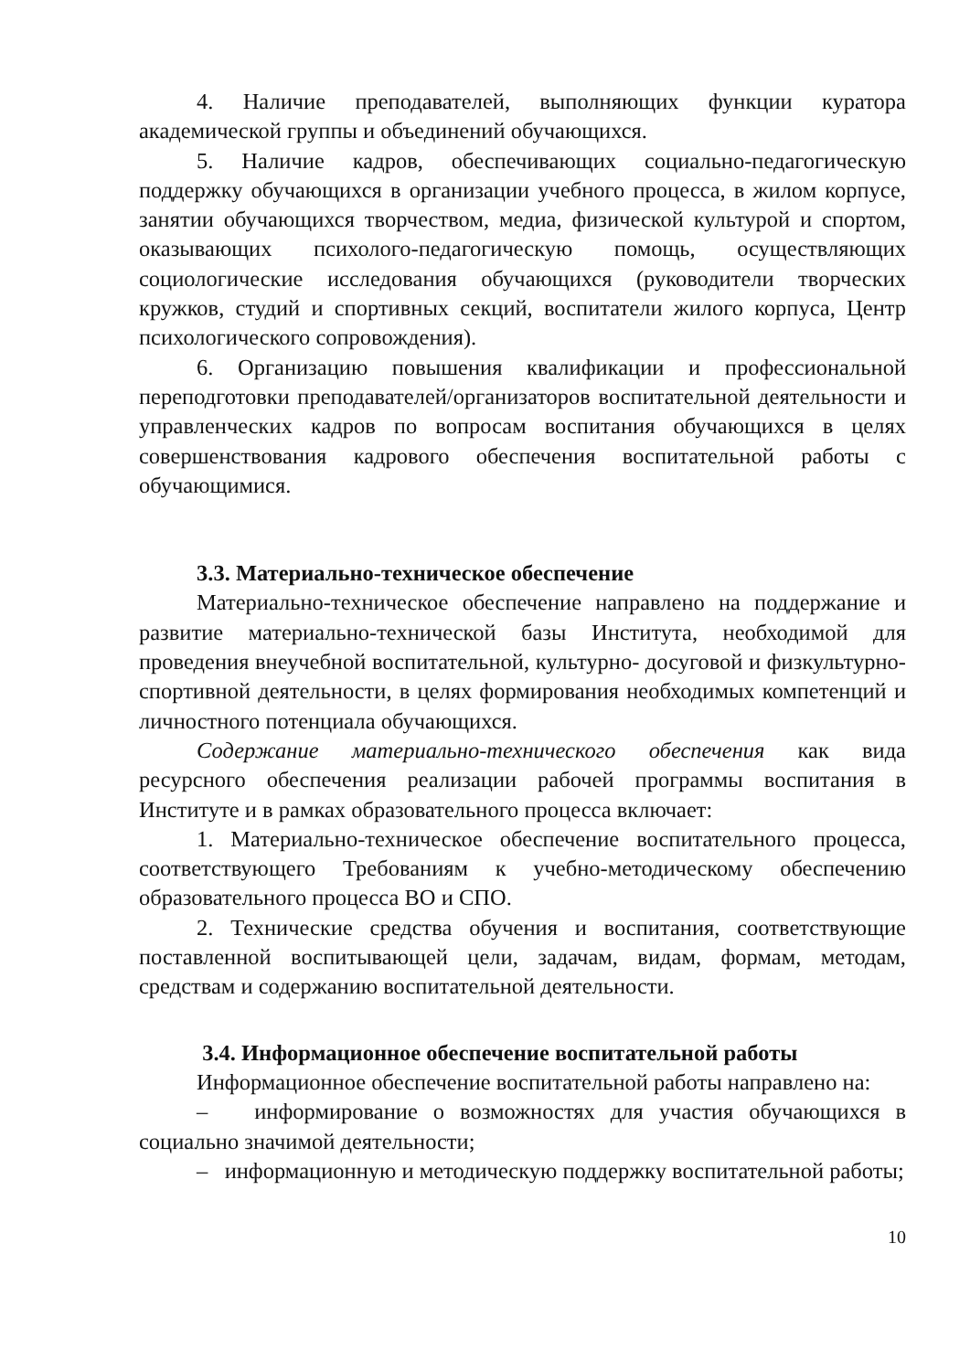4. Наличие преподавателей, выполняющих функции куратора академической группы и объединений обучающихся.
5. Наличие кадров, обеспечивающих социально-педагогическую поддержку обучающихся в организации учебного процесса, в жилом корпусе, занятии обучающихся творчеством, медиа, физической культурой и спортом, оказывающих психолого-педагогическую помощь, осуществляющих социологические исследования обучающихся (руководители творческих кружков, студий и спортивных секций, воспитатели жилого корпуса, Центр психологического сопровождения).
6. Организацию повышения квалификации и профессиональной переподготовки преподавателей/организаторов воспитательной деятельности и управленческих кадров по вопросам воспитания обучающихся в целях совершенствования кадрового обеспечения воспитательной работы с обучающимися.
3.3. Материально-техническое обеспечение
Материально-техническое обеспечение направлено на поддержание и развитие материально-технической базы Института, необходимой для проведения внеучебной воспитательной, культурно- досуговой и физкультурно-спортивной деятельности, в целях формирования необходимых компетенций и личностного потенциала обучающихся.
Содержание материально-технического обеспечения как вида ресурсного обеспечения реализации рабочей программы воспитания в Институте и в рамках образовательного процесса включает:
1. Материально-техническое обеспечение воспитательного процесса, соответствующего Требованиям к учебно-методическому обеспечению образовательного процесса ВО и СПО.
2. Технические средства обучения и воспитания, соответствующие поставленной воспитывающей цели, задачам, видам, формам, методам, средствам и содержанию воспитательной деятельности.
3.4. Информационное обеспечение воспитательной работы
Информационное обеспечение воспитательной работы направлено на:
– информирование о возможностях для участия обучающихся в социально значимой деятельности;
– информационную и методическую поддержку воспитательной работы;
10